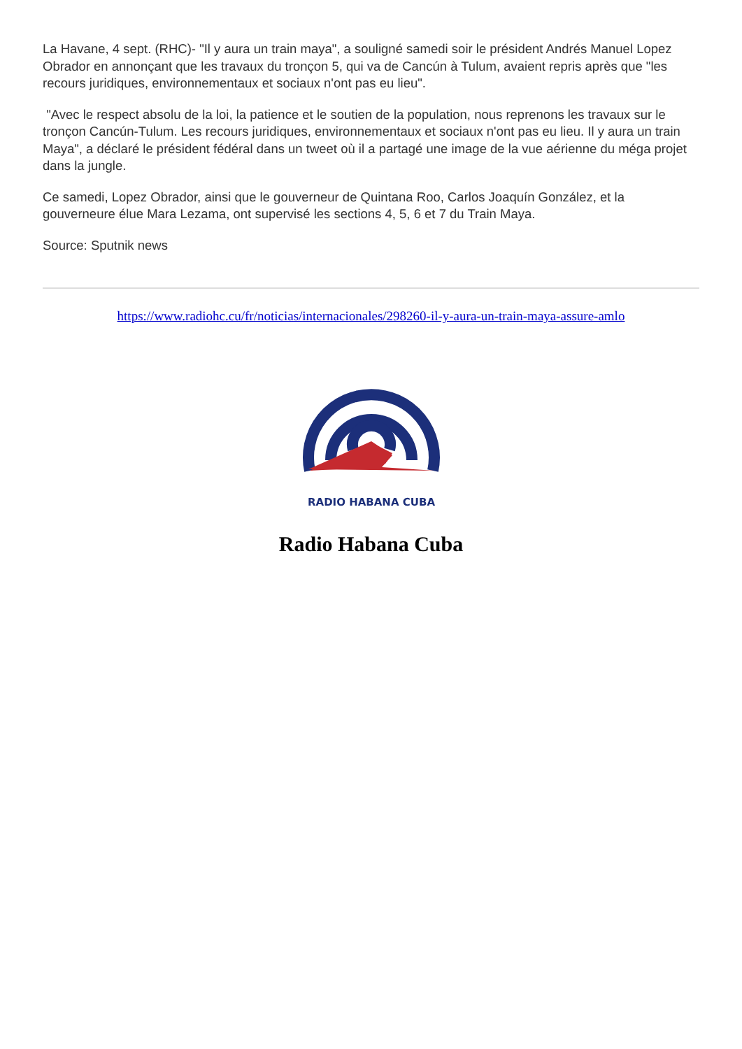La Havane, 4 sept. (RHC)- "Il y aura un train maya", a souligné samedi soir le président Andrés Manuel Lopez Obrador en annonçant que les travaux du tronçon 5, qui va de Cancún à Tulum, avaient repris après que "les recours juridiques, environnementaux et sociaux n'ont pas eu lieu".
"Avec le respect absolu de la loi, la patience et le soutien de la population, nous reprenons les travaux sur le tronçon Cancún-Tulum. Les recours juridiques, environnementaux et sociaux n'ont pas eu lieu. Il y aura un train Maya", a déclaré le président fédéral dans un tweet où il a partagé une image de la vue aérienne du méga projet dans la jungle.
Ce samedi, Lopez Obrador, ainsi que le gouverneur de Quintana Roo, Carlos Joaquín González, et la gouverneure élue Mara Lezama, ont supervisé les sections 4, 5, 6 et 7 du Train Maya.
Source: Sputnik news
https://www.radiohc.cu/fr/noticias/internacionales/298260-il-y-aura-un-train-maya-assure-amlo
RADIO HABANA CUBA
Radio Habana Cuba